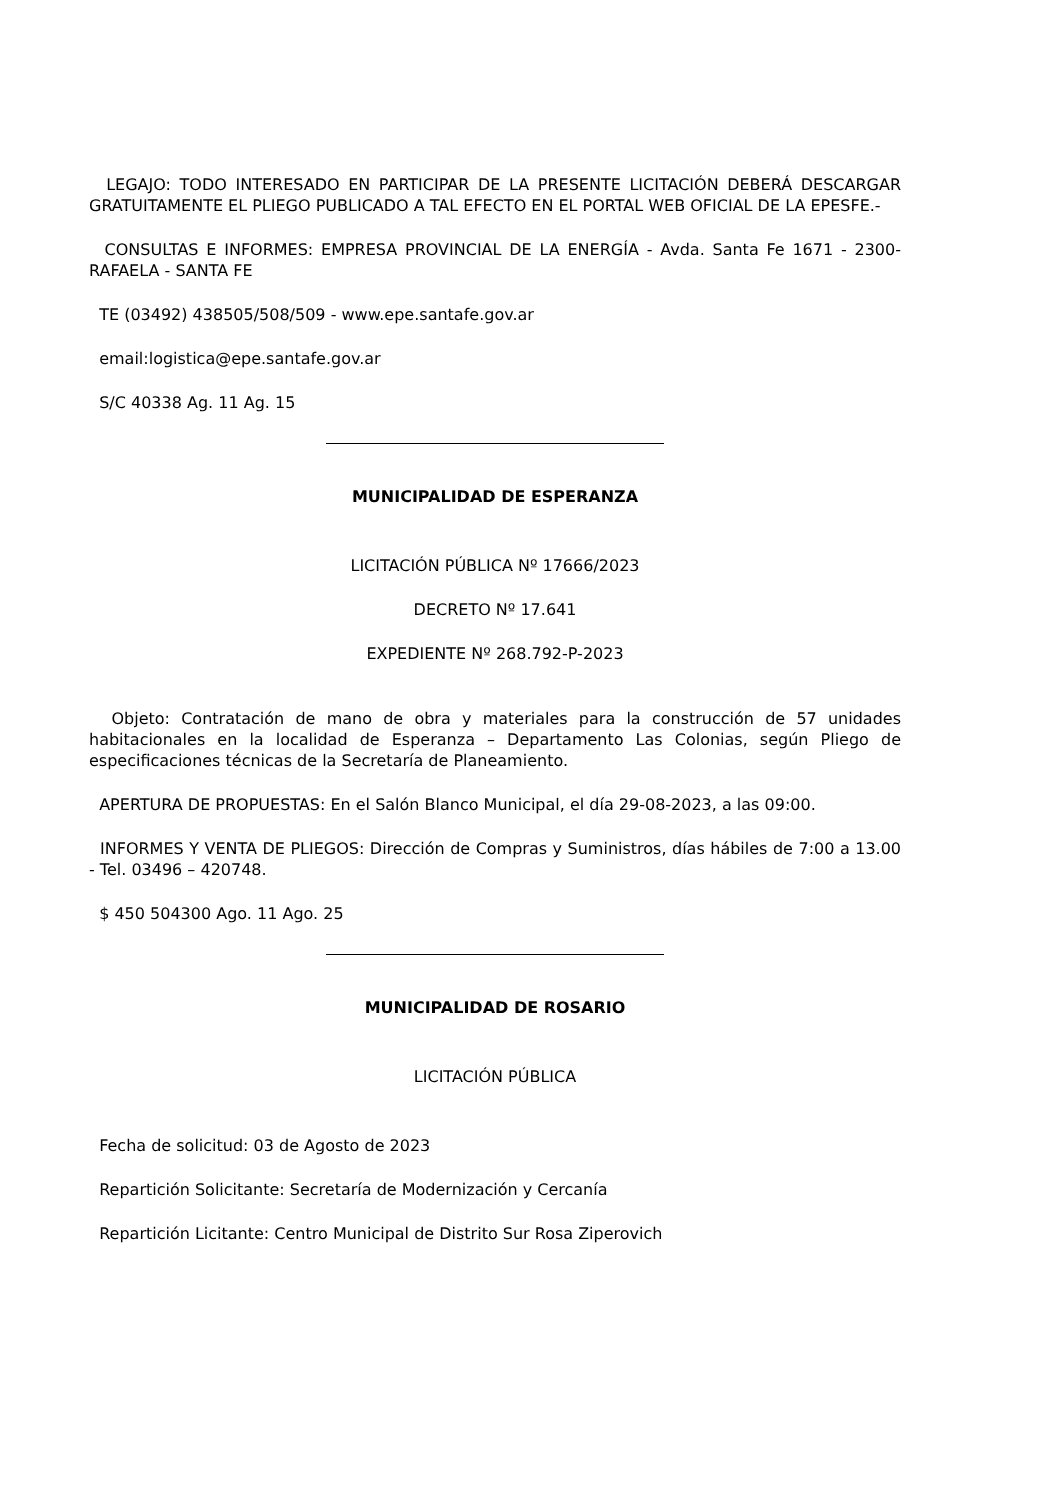LEGAJO: TODO INTERESADO EN PARTICIPAR DE LA PRESENTE LICITACIÓN DEBERÁ DESCARGAR GRATUITAMENTE EL PLIEGO PUBLICADO A TAL EFECTO EN EL PORTAL WEB OFICIAL DE LA EPESFE.-
CONSULTAS E INFORMES: EMPRESA PROVINCIAL DE LA ENERGÍA - Avda. Santa Fe 1671 - 2300- RAFAELA - SANTA FE
TE (03492) 438505/508/509 - www.epe.santafe.gov.ar
email:logistica@epe.santafe.gov.ar
S/C 40338 Ag. 11 Ag. 15
MUNICIPALIDAD DE ESPERANZA
LICITACIÓN PÚBLICA Nº 17666/2023
DECRETO Nº 17.641
EXPEDIENTE Nº 268.792-P-2023
Objeto: Contratación de mano de obra y materiales para la construcción de 57 unidades habitacionales en la localidad de Esperanza – Departamento Las Colonias, según Pliego de especificaciones técnicas de la Secretaría de Planeamiento.
APERTURA DE PROPUESTAS: En el Salón Blanco Municipal, el día 29-08-2023, a las 09:00.
INFORMES Y VENTA DE PLIEGOS: Dirección de Compras y Suministros, días hábiles de 7:00 a 13.00 - Tel. 03496 – 420748.
$ 450 504300 Ago. 11 Ago. 25
MUNICIPALIDAD DE ROSARIO
LICITACIÓN PÚBLICA
Fecha de solicitud: 03 de Agosto de 2023
Repartición Solicitante: Secretaría de Modernización y Cercanía
Repartición Licitante: Centro Municipal de Distrito Sur Rosa Ziperovich